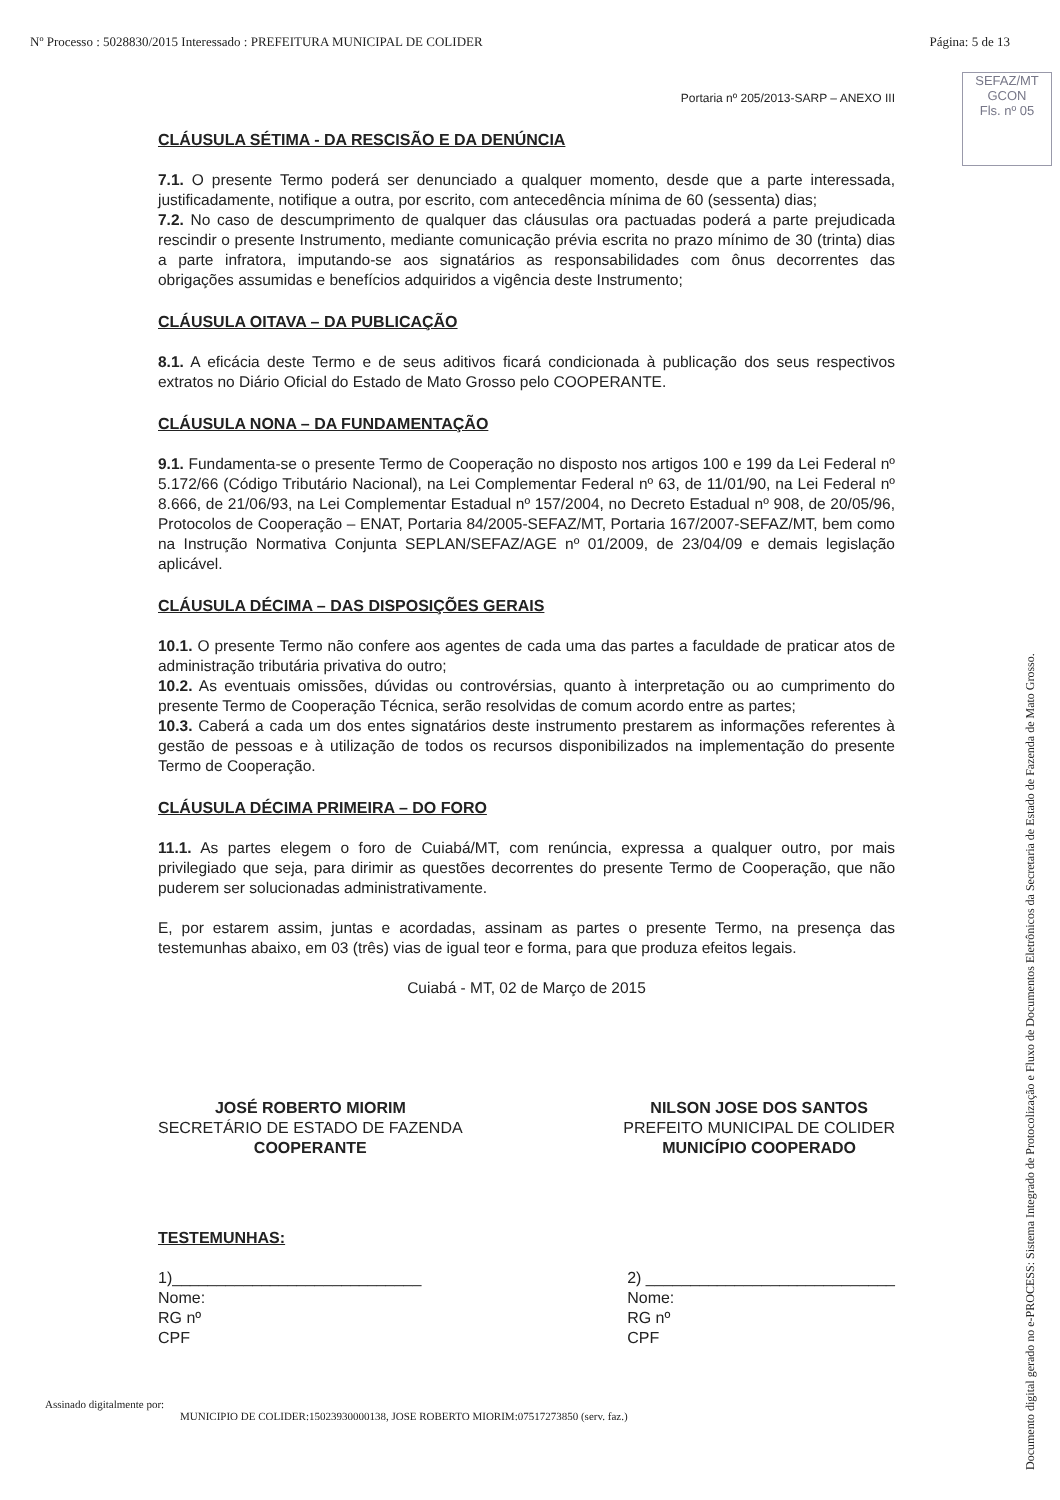Nº Processo : 5028830/2015 Interessado : PREFEITURA MUNICIPAL DE COLIDER Página: 5 de 13
SEFAZ/MT
GCON
Fls. nº 05
Portaria nº 205/2013-SARP – ANEXO III
CLÁUSULA SÉTIMA - DA RESCISÃO E DA DENÚNCIA
7.1. O presente Termo poderá ser denunciado a qualquer momento, desde que a parte interessada, justificadamente, notifique a outra, por escrito, com antecedência mínima de 60 (sessenta) dias;
7.2. No caso de descumprimento de qualquer das cláusulas ora pactuadas poderá a parte prejudicada rescindir o presente Instrumento, mediante comunicação prévia escrita no prazo mínimo de 30 (trinta) dias a parte infratora, imputando-se aos signatários as responsabilidades com ônus decorrentes das obrigações assumidas e benefícios adquiridos a vigência deste Instrumento;
CLÁUSULA OITAVA – DA PUBLICAÇÃO
8.1. A eficácia deste Termo e de seus aditivos ficará condicionada à publicação dos seus respectivos extratos no Diário Oficial do Estado de Mato Grosso pelo COOPERANTE.
CLÁUSULA NONA – DA FUNDAMENTAÇÃO
9.1. Fundamenta-se o presente Termo de Cooperação no disposto nos artigos 100 e 199 da Lei Federal nº 5.172/66 (Código Tributário Nacional), na Lei Complementar Federal nº 63, de 11/01/90, na Lei Federal nº 8.666, de 21/06/93, na Lei Complementar Estadual nº 157/2004, no Decreto Estadual nº 908, de 20/05/96, Protocolos de Cooperação – ENAT, Portaria 84/2005-SEFAZ/MT, Portaria 167/2007-SEFAZ/MT, bem como na Instrução Normativa Conjunta SEPLAN/SEFAZ/AGE nº 01/2009, de 23/04/09 e demais legislação aplicável.
CLÁUSULA DÉCIMA – DAS DISPOSIÇÕES GERAIS
10.1. O presente Termo não confere aos agentes de cada uma das partes a faculdade de praticar atos de administração tributária privativa do outro;
10.2. As eventuais omissões, dúvidas ou controvérsias, quanto à interpretação ou ao cumprimento do presente Termo de Cooperação Técnica, serão resolvidas de comum acordo entre as partes;
10.3. Caberá a cada um dos entes signatários deste instrumento prestarem as informações referentes à gestão de pessoas e à utilização de todos os recursos disponibilizados na implementação do presente Termo de Cooperação.
CLÁUSULA DÉCIMA PRIMEIRA – DO FORO
11.1. As partes elegem o foro de Cuiabá/MT, com renúncia, expressa a qualquer outro, por mais privilegiado que seja, para dirimir as questões decorrentes do presente Termo de Cooperação, que não puderem ser solucionadas administrativamente.
E, por estarem assim, juntas e acordadas, assinam as partes o presente Termo, na presença das testemunhas abaixo, em 03 (três) vias de igual teor e forma, para que produza efeitos legais.
Cuiabá - MT, 02 de Março de 2015
JOSÉ ROBERTO MIORIM
SECRETÁRIO DE ESTADO DE FAZENDA
COOPERANTE
NILSON JOSE DOS SANTOS
PREFEITO MUNICIPAL DE COLIDER
MUNICÍPIO COOPERADO
TESTEMUNHAS:
1)____________________________
Nome:
RG nº
CPF
2) ____________________________
Nome:
RG nº
CPF
Assinado digitalmente por:
MUNICIPIO DE COLIDER:15023930000138, JOSE ROBERTO MIORIM:07517273850 (serv. faz.)
Documento digital gerado no e-PROCESS: Sistema Integrado de Protocolização e Fluxo de Documentos Eletrônicos da Secretaria de Estado de Fazenda de Mato Grosso.